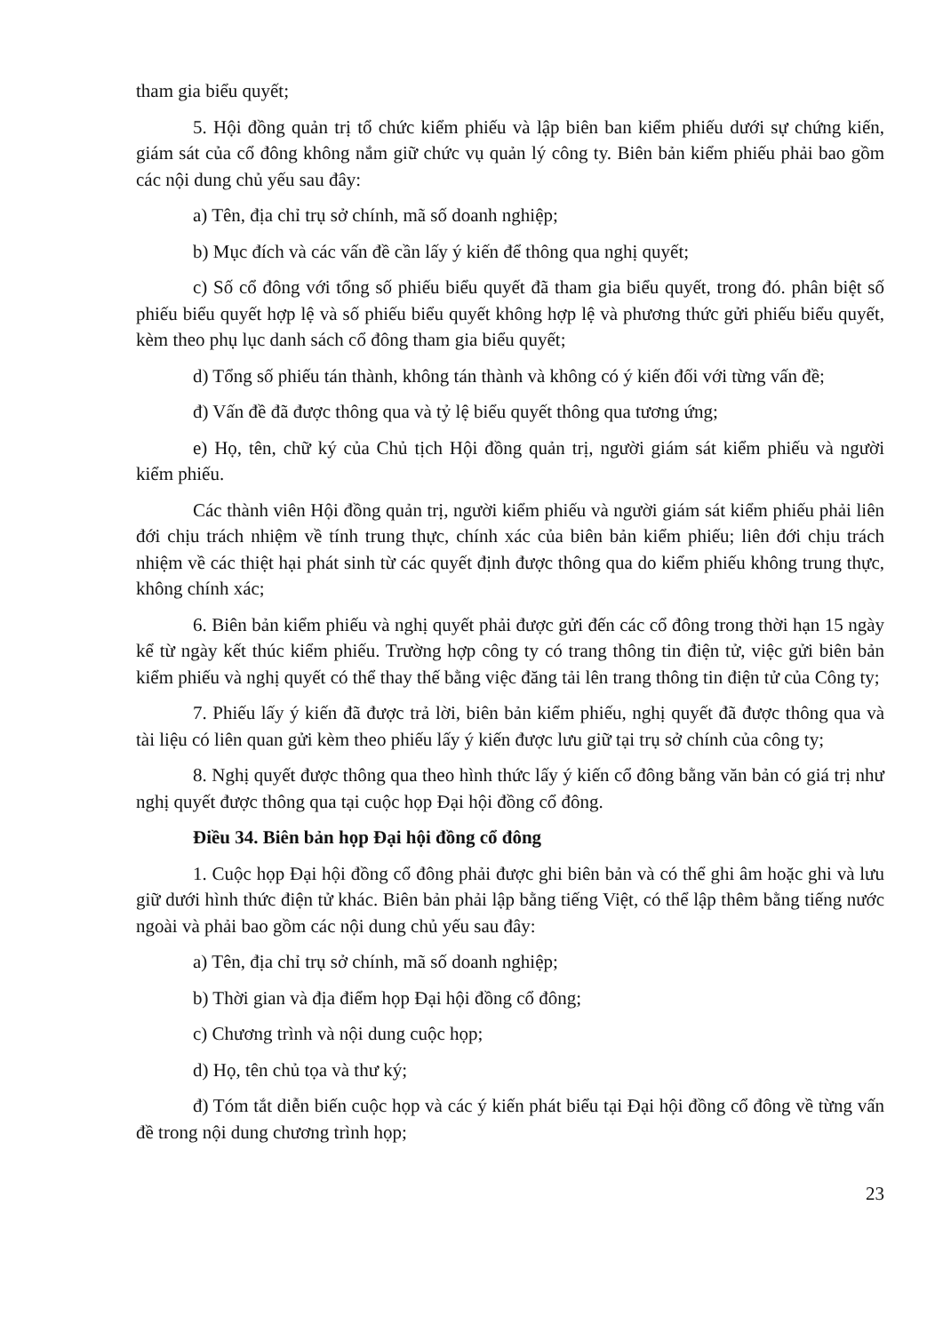tham gia biểu quyết;
5. Hội đồng quản trị tổ chức kiểm phiếu và lập biên ban kiểm phiếu dưới sự chứng kiến, giám sát của cổ đông không nắm giữ chức vụ quản lý công ty. Biên bản kiểm phiếu phải bao gồm các nội dung chủ yếu sau đây:
a) Tên, địa chỉ trụ sở chính, mã số doanh nghiệp;
b) Mục đích và các vấn đề cần lấy ý kiến để thông qua nghị quyết;
c) Số cổ đông với tổng số phiếu biểu quyết đã tham gia biểu quyết, trong đó. phân biệt số phiếu biểu quyết hợp lệ và số phiếu biểu quyết không hợp lệ và phương thức gửi phiếu biểu quyết, kèm theo phụ lục danh sách cổ đông tham gia biểu quyết;
d) Tổng số phiếu tán thành, không tán thành và không có ý kiến đối với từng vấn đề;
đ) Vấn đề đã được thông qua và tỷ lệ biểu quyết thông qua tương ứng;
e) Họ, tên, chữ ký của Chủ tịch Hội đồng quản trị, người giám sát kiểm phiếu và người kiểm phiếu.
Các thành viên Hội đồng quản trị, người kiểm phiếu và người giám sát kiểm phiếu phải liên đới chịu trách nhiệm về tính trung thực, chính xác của biên bản kiểm phiếu; liên đới chịu trách nhiệm về các thiệt hại phát sinh từ các quyết định được thông qua do kiểm phiếu không trung thực, không chính xác;
6. Biên bản kiểm phiếu và nghị quyết phải được gửi đến các cổ đông trong thời hạn 15 ngày kể từ ngày kết thúc kiểm phiếu. Trường hợp công ty có trang thông tin điện tử, việc gửi biên bản kiểm phiếu và nghị quyết có thể thay thế bằng việc đăng tải lên trang thông tin điện tử của Công ty;
7. Phiếu lấy ý kiến đã được trả lời, biên bản kiểm phiếu, nghị quyết đã được thông qua và tài liệu có liên quan gửi kèm theo phiếu lấy ý kiến được lưu giữ tại trụ sở chính của công ty;
8. Nghị quyết được thông qua theo hình thức lấy ý kiến cổ đông bằng văn bản có giá trị như nghị quyết được thông qua tại cuộc họp Đại hội đồng cổ đông.
Điều 34. Biên bản họp Đại hội đồng cổ đông
1. Cuộc họp Đại hội đồng cổ đông phải được ghi biên bản và có thể ghi âm hoặc ghi và lưu giữ dưới hình thức điện tử khác. Biên bản phải lập bằng tiếng Việt, có thể lập thêm bằng tiếng nước ngoài và phải bao gồm các nội dung chủ yếu sau đây:
a) Tên, địa chỉ trụ sở chính, mã số doanh nghiệp;
b) Thời gian và địa điểm họp Đại hội đồng cổ đông;
c) Chương trình và nội dung cuộc họp;
d) Họ, tên chủ tọa và thư ký;
đ) Tóm tắt diễn biến cuộc họp và các ý kiến phát biểu tại Đại hội đồng cổ đông về từng vấn đề trong nội dung chương trình họp;
23